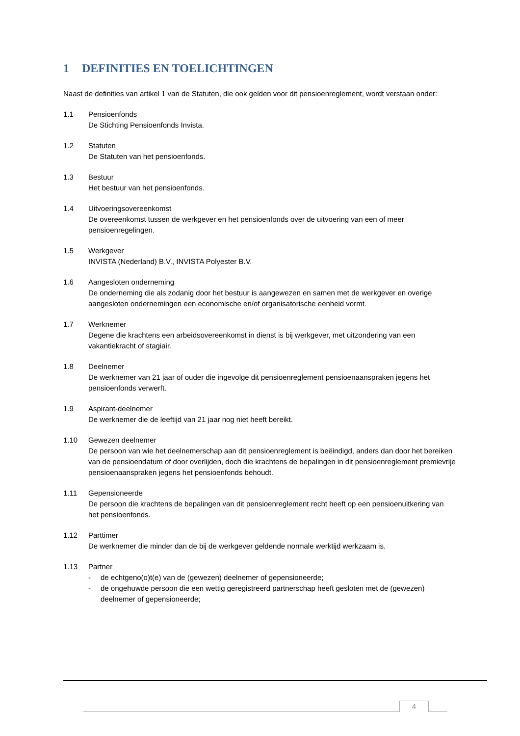1 DEFINITIES EN TOELICHTINGEN
Naast de definities van artikel 1 van de Statuten, die ook gelden voor dit pensioenreglement, wordt verstaan onder:
1.1 Pensioenfonds
De Stichting Pensioenfonds Invista.
1.2 Statuten
De Statuten van het pensioenfonds.
1.3 Bestuur
Het bestuur van het pensioenfonds.
1.4 Uitvoeringsovereenkomst
De overeenkomst tussen de werkgever en het pensioenfonds over de uitvoering van een of meer pensioenregelingen.
1.5 Werkgever
INVISTA (Nederland) B.V., INVISTA Polyester B.V.
1.6 Aangesloten onderneming
De onderneming die als zodanig door het bestuur is aangewezen en samen met de werkgever en overige aangesloten ondernemingen een economische en/of organisatorische eenheid vormt.
1.7 Werknemer
Degene die krachtens een arbeidsovereenkomst in dienst is bij werkgever, met uitzondering van een vakantiekracht of stagiair.
1.8 Deelnemer
De werknemer van 21 jaar of ouder die ingevolge dit pensioenreglement pensioenaanspraken jegens het pensioenfonds verwerft.
1.9 Aspirant-deelnemer
De werknemer die de leeftijd van 21 jaar nog niet heeft bereikt.
1.10 Gewezen deelnemer
De persoon van wie het deelnemerschap aan dit pensioenreglement is beëindigd, anders dan door het bereiken van de pensioendatum of door overlijden, doch die krachtens de bepalingen in dit pensioenreglement premievrije pensioenaanspraken jegens het pensioenfonds behoudt.
1.11 Gepensioneerde
De persoon die krachtens de bepalingen van dit pensioenreglement recht heeft op een pensioenuitkering van het pensioenfonds.
1.12 Parttimer
De werknemer die minder dan de bij de werkgever geldende normale werktijd werkzaam is.
1.13 Partner
- de echtgeno(o)t(e) van de (gewezen) deelnemer of gepensioneerde;
- de ongehuwde persoon die een wettig geregistreerd partnerschap heeft gesloten met de (gewezen) deelnemer of gepensioneerde;
4